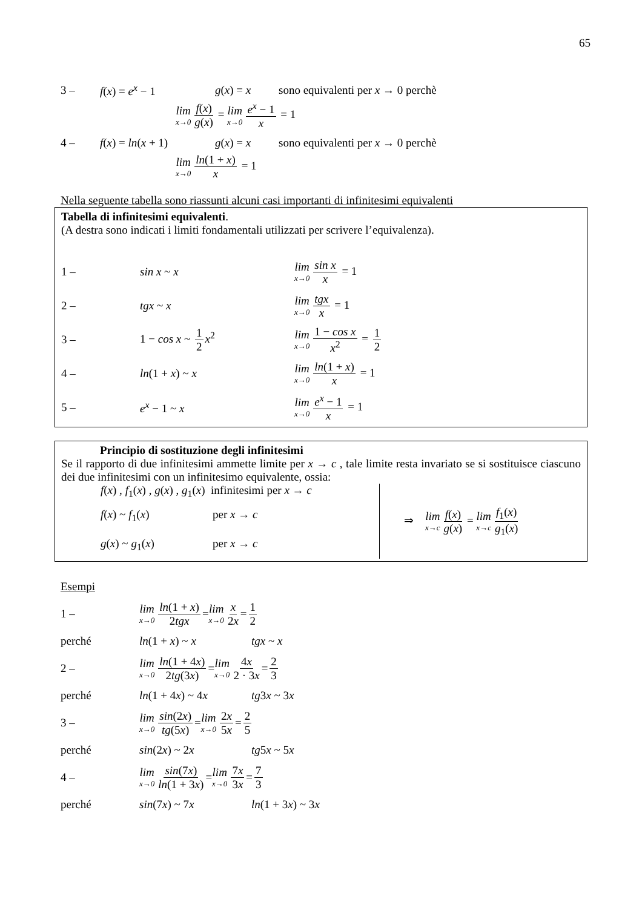65
3 – f(x) = e<sup>x</sup> − 1 g(x) = x sono equivalenti per x → 0 perchè
lim x→0 f(x) g(x) = lim x→0 e<sup>x</sup> − 1 x = 1
4 – f(x) = ln(x + 1) g(x) = x sono equivalenti per x → 0 perchè
lim x→0 ln(1 + x) x = 1
Nella seguente tabella sono riassunti alcuni casi importanti di infinitesimi equivalenti
Tabella di infinitesimi equivalenti.
(A destra sono indicati i limiti fondamentali utilizzati per scrivere l’equivalenza).
1 – sin x ~ x lim x→0 sin x x = 1
2 – tgx ~ x lim x→0 tgx x = 1
3 – 1 − cos x ~ 1 2 x<sup>2</sup> lim x→0 1 − cos x x<sup>2</sup> = 1 2
4 – ln(1 + x) ~ x lim x→0 ln(1 + x) x = 1
5 – e<sup>x</sup> − 1 ~ x lim x→0 e<sup>x</sup> − 1 x = 1
Principio di sostituzione degli infinitesimi
Se il rapporto di due infinitesimi ammette limite per x → c , tale limite resta invariato se si sostituisce ciascuno dei due infinitesimi con un infinitesimo equivalente, ossia:
f(x) , f<sub>1</sub>(x) , g(x) , g<sub>1</sub>(x) infinitesimi per x → c
f(x) ~ f<sub>1</sub>(x) per x → c
g(x) ~ g<sub>1</sub>(x) per x → c
⇒ lim x→c f(x) g(x) = lim x→c f<sub>1</sub>(x) g<sub>1</sub>(x)
Esempi
1 – lim x→0 ln(1 + x) 2tgx = lim x→0 x 2x = 1 2
perché ln(1 + x) ~ x tgx ~ x
2 – lim x→0 ln(1 + 4x) 2tg(3x) = lim x→0 4x 2 · 3x = 2 3
perché ln(1 + 4x) ~ 4x tg3x ~ 3x
3 – lim x→0 sin(2x) tg(5x) = lim x→0 2x 5x = 2 5
perché sin(2x) ~ 2x tg5x ~ 5x
4 – lim x→0 sin(7x) ln(1 + 3x) = lim x→0 7x 3x = 7 3
perché sin(7x) ~ 7x ln(1 + 3x) ~ 3x